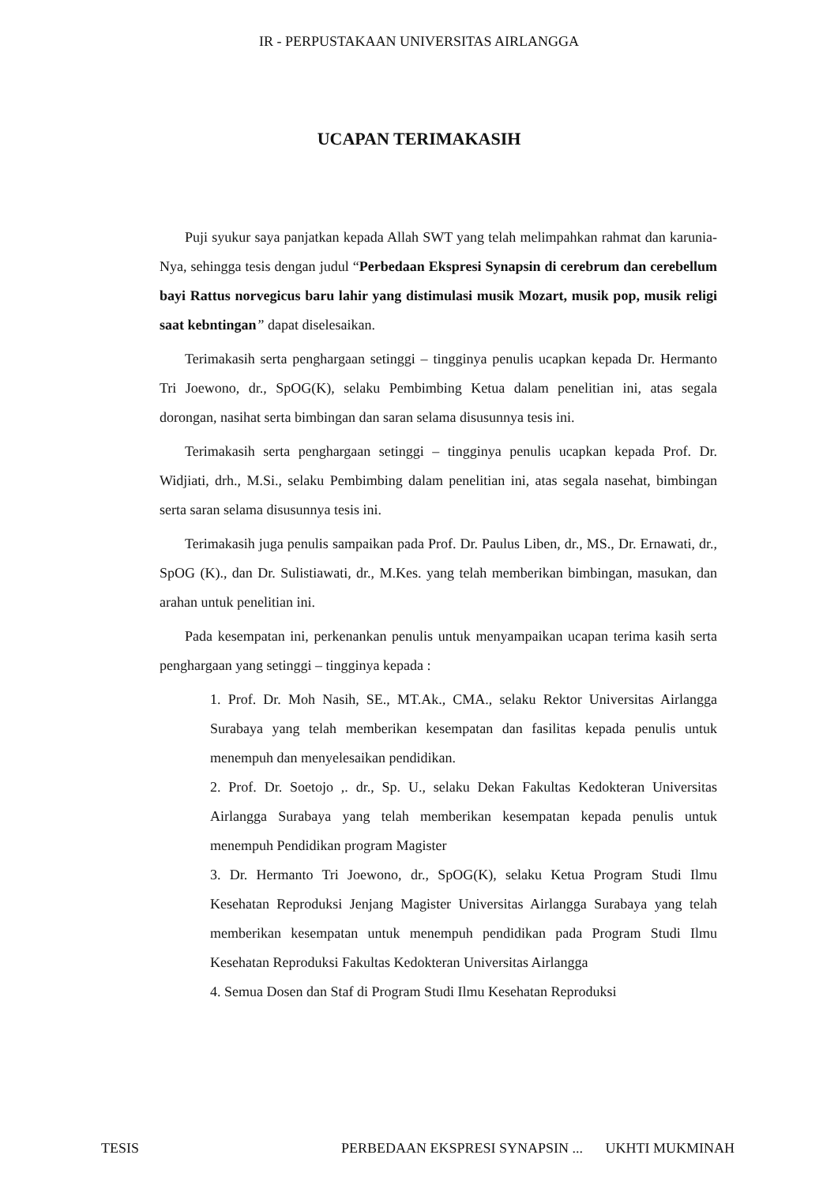IR - PERPUSTAKAAN UNIVERSITAS AIRLANGGA
UCAPAN TERIMAKASIH
Puji syukur saya panjatkan kepada Allah SWT yang telah melimpahkan rahmat dan karunia-Nya, sehingga tesis dengan judul “Perbedaan Ekspresi Synapsin di cerebrum dan cerebellum bayi Rattus norvegicus baru lahir yang distimulasi musik Mozart, musik pop, musik religi saat kebntingan” dapat diselesaikan.
Terimakasih serta penghargaan setinggi – tingginya penulis ucapkan kepada Dr. Hermanto Tri Joewono, dr., SpOG(K), selaku Pembimbing Ketua dalam penelitian ini, atas segala dorongan, nasihat serta bimbingan dan saran selama disusunnya tesis ini.
Terimakasih serta penghargaan setinggi – tingginya penulis ucapkan kepada Prof. Dr. Widjiati, drh., M.Si., selaku Pembimbing dalam penelitian ini, atas segala nasehat, bimbingan serta saran selama disusunnya tesis ini.
Terimakasih juga penulis sampaikan pada Prof. Dr. Paulus Liben, dr., MS., Dr. Ernawati, dr., SpOG (K)., dan Dr. Sulistiawati, dr., M.Kes. yang telah memberikan bimbingan, masukan, dan arahan untuk penelitian ini.
Pada kesempatan ini, perkenankan penulis untuk menyampaikan ucapan terima kasih serta penghargaan yang setinggi – tingginya kepada :
1. Prof. Dr. Moh Nasih, SE., MT.Ak., CMA., selaku Rektor Universitas Airlangga Surabaya yang telah memberikan kesempatan dan fasilitas kepada penulis untuk menempuh dan menyelesaikan pendidikan.
2. Prof. Dr. Soetojo ,. dr., Sp. U., selaku Dekan Fakultas Kedokteran Universitas Airlangga Surabaya yang telah memberikan kesempatan kepada penulis untuk menempuh Pendidikan program Magister
3. Dr. Hermanto Tri Joewono, dr., SpOG(K), selaku Ketua Program Studi Ilmu Kesehatan Reproduksi Jenjang Magister Universitas Airlangga Surabaya yang telah memberikan kesempatan untuk menempuh pendidikan pada Program Studi Ilmu Kesehatan Reproduksi Fakultas Kedokteran Universitas Airlangga
4. Semua Dosen dan Staf di Program Studi Ilmu Kesehatan Reproduksi
TESIS PERBEDAAN EKSPRESI SYNAPSIN ... UKHTI MUKMINAH